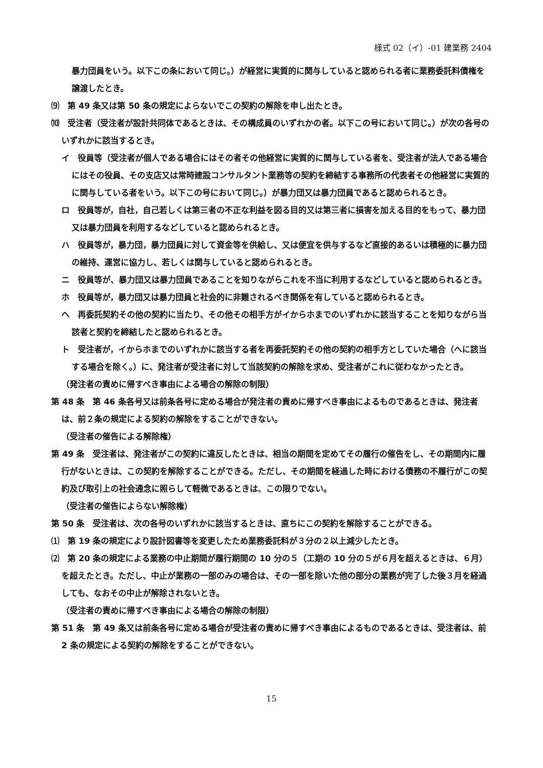様式 02（イ）-01 建業務 2404
暴力団員をいう。以下この条において同じ。）が経営に実質的に関与していると認められる者に業務委託料債権を譲渡したとき。
⑼　第 49 条又は第 50 条の規定によらないでこの契約の解除を申し出たとき。
⑽　受注者（受注者が設計共同体であるときは、その構成員のいずれかの者。以下この号において同じ。）が次の各号のいずれかに該当するとき。
イ　役員等（受注者が個人である場合にはその者その他経営に実質的に関与している者を、受注者が法人である場合にはその役員、その支店又は常時建設コンサルタント業務等の契約を締結する事務所の代表者その他経営に実質的に関与している者をいう。以下この号において同じ。）が暴力団又は暴力団員であると認められるとき。
ロ　役員等が，自社，自己若しくは第三者の不正な利益を図る目的又は第三者に損害を加える目的をもって、暴力団又は暴力団員を利用するなどしていると認められるとき。
ハ　役員等が，暴力団，暴力団員に対して資金等を供給し、又は便宜を供与するなど直接的あるいは積極的に暴力団の維持、運営に協力し、若しくは関与していると認められるとき。
ニ　役員等が、暴力団又は暴力団員であることを知りながらこれを不当に利用するなどしていると認められるとき。
ホ　役員等が，暴力団又は暴力団員と社会的に非難されるべき関係を有していると認められるとき。
ヘ　再委託契約その他の契約に当たり、その他その相手方がイからホまでのいずれかに該当することを知りながら当該者と契約を締結したと認められるとき。
ト　受注者が，イからホまでのいずれかに該当する者を再委託契約その他の契約の相手方としていた場合（へに該当する場合を除く。）に、発注者が受注者に対して当該契約の解除を求め、受注者がこれに従わなかったとき。
（発注者の責めに帰すべき事由による場合の解除の制限）
第 48 条　第 46 条各号又は前条各号に定める場合が発注者の責めに帰すべき事由によるものであるときは、発注者は、前２条の規定による契約の解除をすることができない。
（受注者の催告による解除権）
第 49 条　受注者は、発注者がこの契約に違反したときは、相当の期間を定めてその履行の催告をし、その期間内に履行がないときは、この契約を解除することができる。ただし、その期間を経過した時における債務の不履行がこの契約及び取引上の社会通念に照らして軽微であるときは、この限りでない。
（受注者の催告によらない解除権）
第 50 条　受注者は、次の各号のいずれかに該当するときは、直ちにこの契約を解除することができる。
⑴　第 19 条の規定により設計図書等を変更したため業務委託料が３分の２以上減少したとき。
⑵　第 20 条の規定による業務の中止期間が履行期間の 10 分の５（工期の 10 分の５が６月を超えるときは、６月）を超えたとき。ただし、中止が業務の一部のみの場合は、その一部を除いた他の部分の業務が完了した後３月を経過しても、なおその中止が解除されないとき。
（受注者の責めに帰すべき事由による場合の解除の制限）
第 51 条　第 49 条又は前条各号に定める場合が受注者の責めに帰すべき事由によるものであるときは、受注者は、前 2 条の規定による契約の解除をすることができない。
15